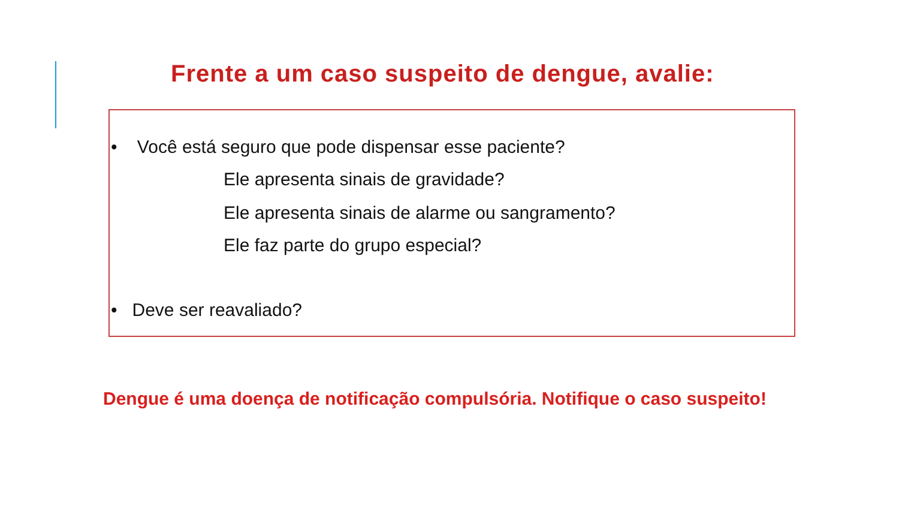Frente a um caso suspeito de dengue, avalie:
• Você está seguro que pode dispensar esse paciente?
Ele apresenta sinais de gravidade?
Ele apresenta sinais de alarme ou sangramento?
Ele faz parte do grupo especial?
• Deve ser reavaliado?
Dengue é uma doença de notificação compulsória. Notifique o caso suspeito!